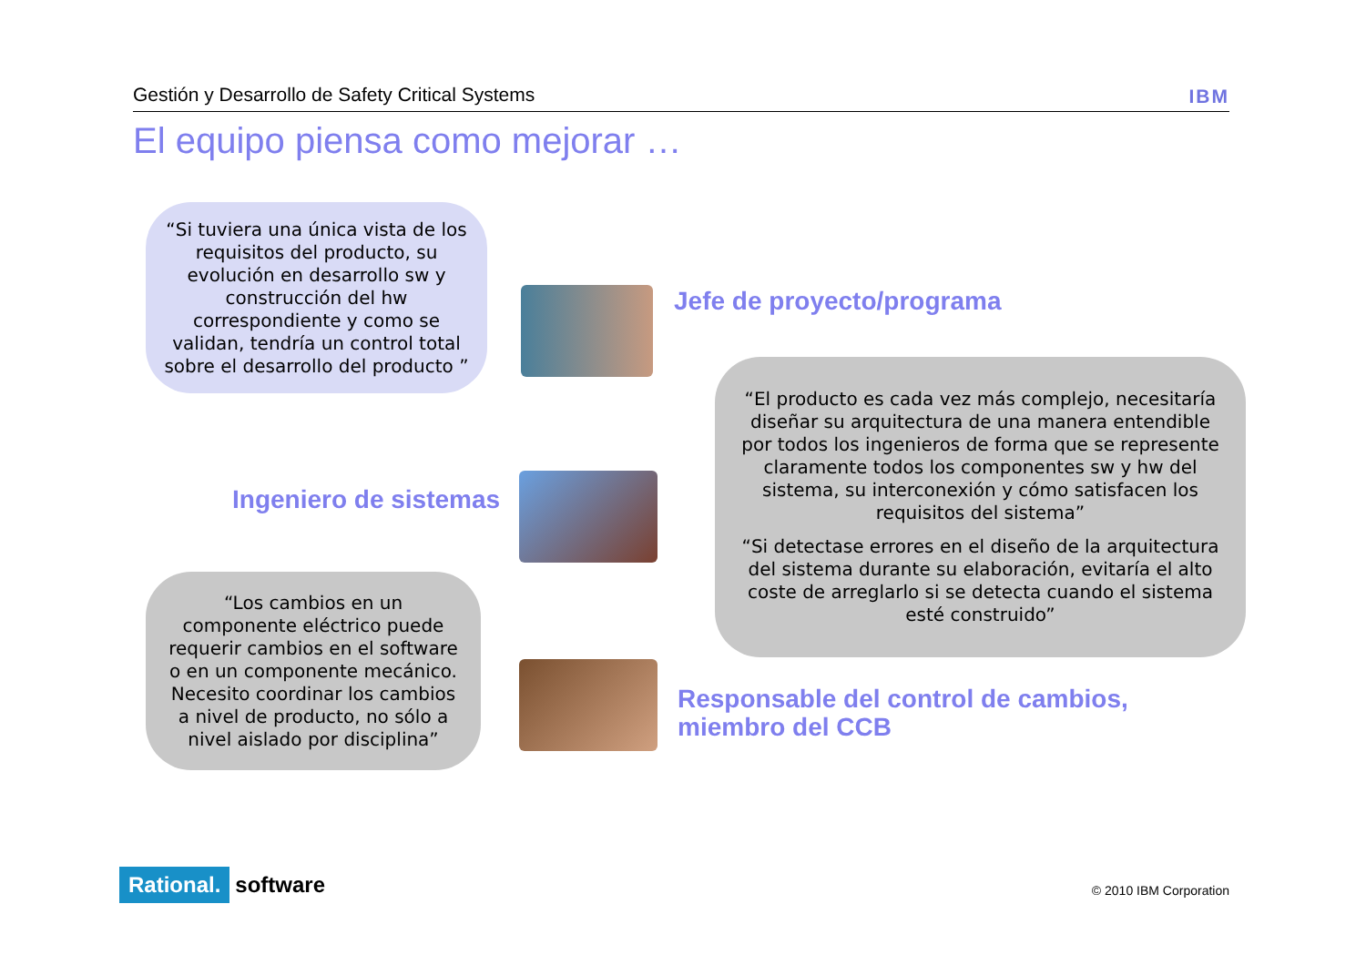Gestión y Desarrollo de Safety Critical Systems IBM
El equipo piensa como mejorar …
“Si tuviera una única vista de los requisitos del producto, su evolución en desarrollo sw y construcción del hw correspondiente y como se validan, tendría un control total sobre el desarrollo del producto ”
Jefe de proyecto/programa
Ingeniero de sistemas
“El producto es cada vez más complejo, necesitaría diseñar su arquitectura de una manera entendible por todos los ingenieros de forma que se represente claramente todos los componentes sw y hw del sistema, su interconexión y cómo satisfacen los requisitos del sistema”
“Si detectase errores en el diseño de la arquitectura del sistema durante su elaboración, evitaría el alto coste de arreglarlo si se detecta cuando el sistema esté construido”
“Los cambios en un componente eléctrico puede requerir cambios en el software o en un componente mecánico. Necesito coordinar los cambios a nivel de producto, no sólo a nivel aislado por disciplina”
Responsable del control de cambios,
miembro del CCB
Rational. software © 2010 IBM Corporation